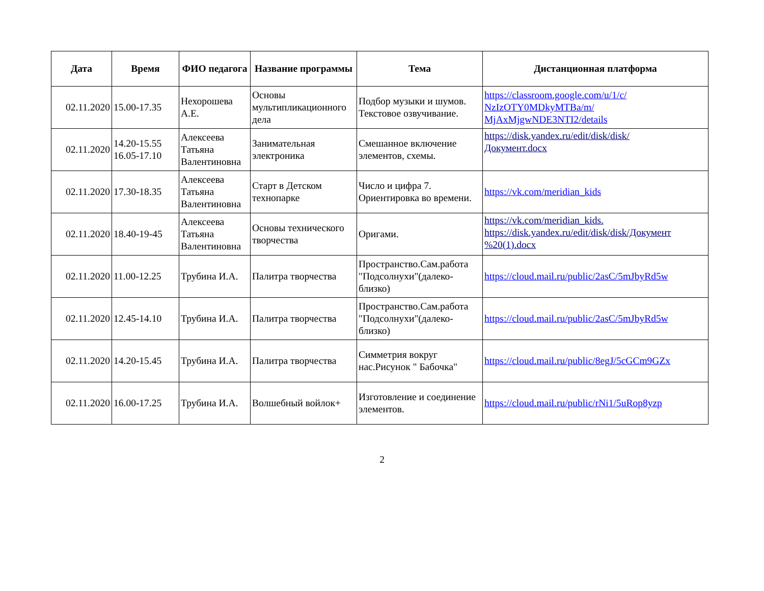| Дата | Время | ФИО педагога | Название программы | Тема | Дистанционная платформа |
| --- | --- | --- | --- | --- | --- |
| 02.11.2020 | 15.00-17.35 | Нехорошева А.Е. | Основы мультипликационного дела | Подбор музыки и шумов. Текстовое озвучивание. | https://classroom.google.com/u/1/c/ NzIzOTY0MDkyMTBa/m/ MjAxMjgwNDE3NTI2/details |
| 02.11.2020 | 14.20-15.55 16.05-17.10 | Алексеева Татьяна Валентиновна | Занимательная электроника | Смешанное включение элементов, схемы. | https://disk.yandex.ru/edit/disk/disk/ Документ.docx |
| 02.11.2020 | 17.30-18.35 | Алексеева Татьяна Валентиновна | Старт в Детском технопарке | Число и цифра 7. Ориентировка во времени. | https://vk.com/meridian_kids |
| 02.11.2020 | 18.40-19-45 | Алексеева Татьяна Валентиновна | Основы технического творчества | Оригами. | https://vk.com/meridian_kids. https://disk.yandex.ru/edit/disk/disk/Документ %20(1).docx |
| 02.11.2020 | 11.00-12.25 | Трубина И.А. | Палитра творчества | Пространство.Сам.работа "Подсолнухи"(далеко-близко) | https://cloud.mail.ru/public/2asC/5mJbyRd5w |
| 02.11.2020 | 12.45-14.10 | Трубина И.А. | Палитра творчества | Пространство.Сам.работа "Подсолнухи"(далеко-близко) | https://cloud.mail.ru/public/2asC/5mJbyRd5w |
| 02.11.2020 | 14.20-15.45 | Трубина И.А. | Палитра творчества | Симметрия вокруг нас.Рисунок " Бабочка" | https://cloud.mail.ru/public/8egJ/5cGCm9GZx |
| 02.11.2020 | 16.00-17.25 | Трубина И.А. | Волшебный войлок+ | Изготовление и соединение элементов. | https://cloud.mail.ru/public/rNi1/5uRop8yzp |
2